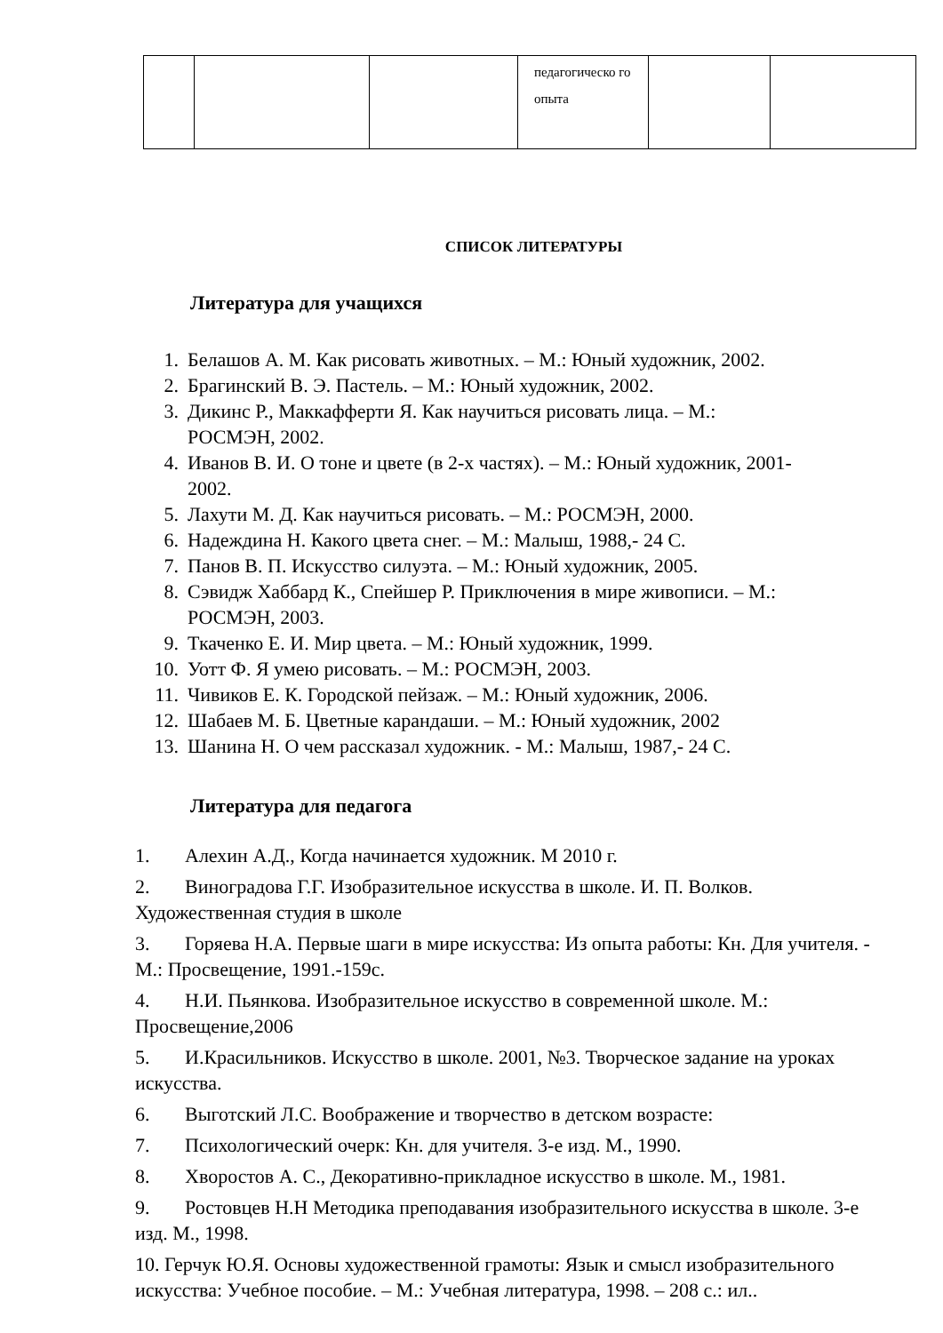| | | | педагогическо го опыта | | |
СПИСОК ЛИТЕРАТУРЫ
Литература для учащихся
1. Белашов А. М. Как рисовать животных. – М.: Юный художник, 2002.
2. Брагинский В. Э. Пастель. – М.: Юный художник, 2002.
3. Дикинс Р., Маккафферти Я. Как научиться рисовать лица. – М.:
РОСМЭН, 2002.
4. Иванов В. И. О тоне и цвете (в 2-х частях). – М.: Юный художник, 2001-
2002.
5. Лахути М. Д. Как научиться рисовать. – М.: РОСМЭН, 2000.
6. Надеждина Н. Какого цвета снег. – М.: Малыш, 1988,- 24 С.
7. Панов В. П. Искусство силуэта. – М.: Юный художник, 2005.
8. Сэвидж Хаббард К., Спейшер Р. Приключения в мире живописи. – М.:
РОСМЭН, 2003.
9. Ткаченко Е. И. Мир цвета. – М.: Юный художник, 1999.
10. Уотт Ф. Я умею рисовать. – М.: РОСМЭН, 2003.
11. Чивиков Е. К. Городской пейзаж. – М.: Юный художник, 2006.
12. Шабаев М. Б. Цветные карандаши. – М.: Юный художник, 2002
13. Шанина Н. О чем рассказал художник. - М.: Малыш, 1987,- 24 С.
Литература для педагога
1. Алехин А.Д., Когда начинается художник. М 2010 г.
2. Виноградова Г.Г. Изобразительное искусства в школе. И. П. Волков. Художественная студия в школе
3. Горяева Н.А. Первые шаги в мире искусства: Из опыта работы: Кн. Для учителя. - М.: Просвещение, 1991.-159с.
4. Н.И. Пьянкова. Изобразительное искусство в современной школе. М.: Просвещение,2006
5. И.Красильников. Искусство в школе. 2001, №3. Творческое задание на уроках искусства.
6. Выготский Л.С. Воображение и творчество в детском возрасте:
7. Психологический очерк: Кн. для учителя. 3-е изд. М., 1990.
8. Хворостов А. С., Декоративно-прикладное искусство в школе. М., 1981.
9. Ростовцев Н.Н Методика преподавания изобразительного искусства в школе. 3-е изд. М., 1998.
10. Герчук Ю.Я. Основы художественной грамоты: Язык и смысл изобразительного искусства: Учебное пособие. – М.: Учебная литература, 1998. – 208 с.: ил..